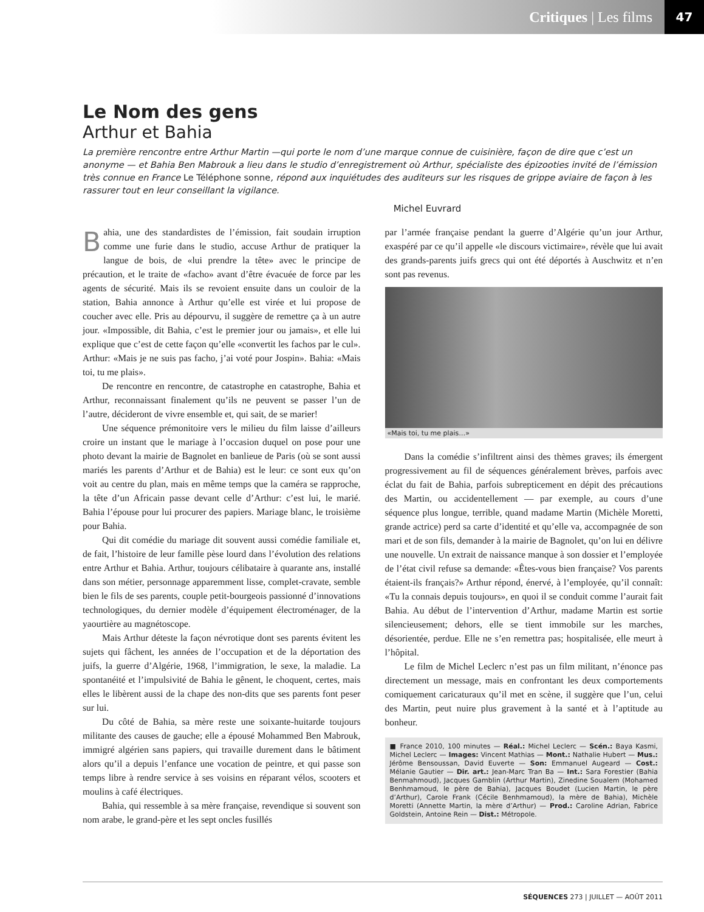Critiques | Les films 47
Le Nom des gens
Arthur et Bahia
La première rencontre entre Arthur Martin —qui porte le nom d’une marque connue de cuisinière, façon de dire que c’est un anonyme — et Bahia Ben Mabrouk a lieu dans le studio d’enregistrement où Arthur, spécialiste des épizooties invité de l’émission très connue en France Le Téléphone sonne, répond aux inquiétudes des auditeurs sur les risques de grippe aviaire de façon à les rassurer tout en leur conseillant la vigilance.
Michel Euvrard
Bahia, une des standardistes de l’émission, fait soudain irruption comme une furie dans le studio, accuse Arthur de pratiquer la langue de bois, de «lui prendre la tête» avec le principe de précaution, et le traite de «facho» avant d’être évacuée de force par les agents de sécurité. Mais ils se revoient ensuite dans un couloir de la station, Bahia annonce à Arthur qu’elle est virée et lui propose de coucher avec elle. Pris au dépourvu, il suggère de remettre ça à un autre jour. «Impossible, dit Bahia, c’est le premier jour ou jamais», et elle lui explique que c’est de cette façon qu’elle «convertit les fachos par le cul». Arthur: «Mais je ne suis pas facho, j’ai voté pour Jospin». Bahia: «Mais toi, tu me plais».
De rencontre en rencontre, de catastrophe en catastrophe, Bahia et Arthur, reconnaissant finalement qu’ils ne peuvent se passer l’un de l’autre, décideront de vivre ensemble et, qui sait, de se marier!
Une séquence prémonitoire vers le milieu du film laisse d’ailleurs croire un instant que le mariage à l’occasion duquel on pose pour une photo devant la mairie de Bagnolet en banlieue de Paris (où se sont aussi mariés les parents d’Arthur et de Bahia) est le leur: ce sont eux qu’on voit au centre du plan, mais en même temps que la caméra se rapproche, la tête d’un Africain passe devant celle d’Arthur: c’est lui, le marié. Bahia l’épouse pour lui procurer des papiers. Mariage blanc, le troisième pour Bahia.
Qui dit comédie du mariage dit souvent aussi comédie familiale et, de fait, l’histoire de leur famille pèse lourd dans l’évolution des relations entre Arthur et Bahia. Arthur, toujours célibataire à quarante ans, installé dans son métier, personnage apparemment lisse, complet-cravate, semble bien le fils de ses parents, couple petit-bourgeois passionné d’innovations technologiques, du dernier modèle d’équipement électroménager, de la yaourtière au magnétoscope.
Mais Arthur déteste la façon névrotique dont ses parents évitent les sujets qui fâchent, les années de l’occupation et de la déportation des juifs, la guerre d’Algérie, 1968, l’immigration, le sexe, la maladie. La spontanéité et l’impulsivité de Bahia le gênent, le choquent, certes, mais elles le libèrent aussi de la chape des non-dits que ses parents font peser sur lui.
Du côté de Bahia, sa mère reste une soixante-huitarde toujours militante des causes de gauche; elle a épousé Mohammed Ben Mabrouk, immigré algérien sans papiers, qui travaille durement dans le bâtiment alors qu’il a depuis l’enfance une vocation de peintre, et qui passe son temps libre à rendre service à ses voisins en réparant vélos, scooters et moulins à café électriques.
Bahia, qui ressemble à sa mère française, revendique si souvent son nom arabe, le grand-père et les sept oncles fusillés
par l’armée française pendant la guerre d’Algérie qu’un jour Arthur, exaspéré par ce qu’il appelle «le discours victimaire», révèle que lui avait des grands-parents juifs grecs qui ont été déportés à Auschwitz et n’en sont pas revenus.
«Mais toi, tu me plais…»
Dans la comédie s’infiltrent ainsi des thèmes graves; ils émergent progressivement au fil de séquences généralement brèves, parfois avec éclat du fait de Bahia, parfois subrepticement en dépit des précautions des Martin, ou accidentellement — par exemple, au cours d’une séquence plus longue, terrible, quand madame Martin (Michèle Moretti, grande actrice) perd sa carte d’identité et qu’elle va, accompagnée de son mari et de son fils, demander à la mairie de Bagnolet, qu’on lui en délivre une nouvelle. Un extrait de naissance manque à son dossier et l’employée de l’état civil refuse sa demande: «Êtes-vous bien française? Vos parents étaient-ils français?» Arthur répond, énervé, à l’employée, qu’il connaît: «Tu la connais depuis toujours», en quoi il se conduit comme l’aurait fait Bahia. Au début de l’intervention d’Arthur, madame Martin est sortie silencieusement; dehors, elle se tient immobile sur les marches, désorientée, perdue. Elle ne s’en remettra pas; hospitalisée, elle meurt à l’hôpital.
Le film de Michel Leclerc n’est pas un film militant, n’énonce pas directement un message, mais en confrontant les deux comportements comiquement caricaturaux qu’il met en scène, il suggère que l’un, celui des Martin, peut nuire plus gravement à la santé et à l’aptitude au bonheur.
■ France 2010, 100 minutes — Réal.: Michel Leclerc — Scén.: Baya Kasmi, Michel Leclerc — Images: Vincent Mathias — Mont.: Nathalie Hubert — Mus.: Jérôme Bensoussan, David Euverte — Son: Emmanuel Augeard — Cost.: Mélanie Gautier — Dir. art.: Jean-Marc Tran Ba — Int.: Sara Forestier (Bahia Benmahmoud), Jacques Gamblin (Arthur Martin), Zinedine Soualem (Mohamed Benhmamoud, le père de Bahia), Jacques Boudet (Lucien Martin, le père d’Arthur), Carole Frank (Cécile Benhmamoud), la mère de Bahia), Michèle Moretti (Annette Martin, la mère d’Arthur) — Prod.: Caroline Adrian, Fabrice Goldstein, Antoine Rein — Dist.: Métropole.
SÉQUENCES 273 | JUILLET — AOÛT 2011